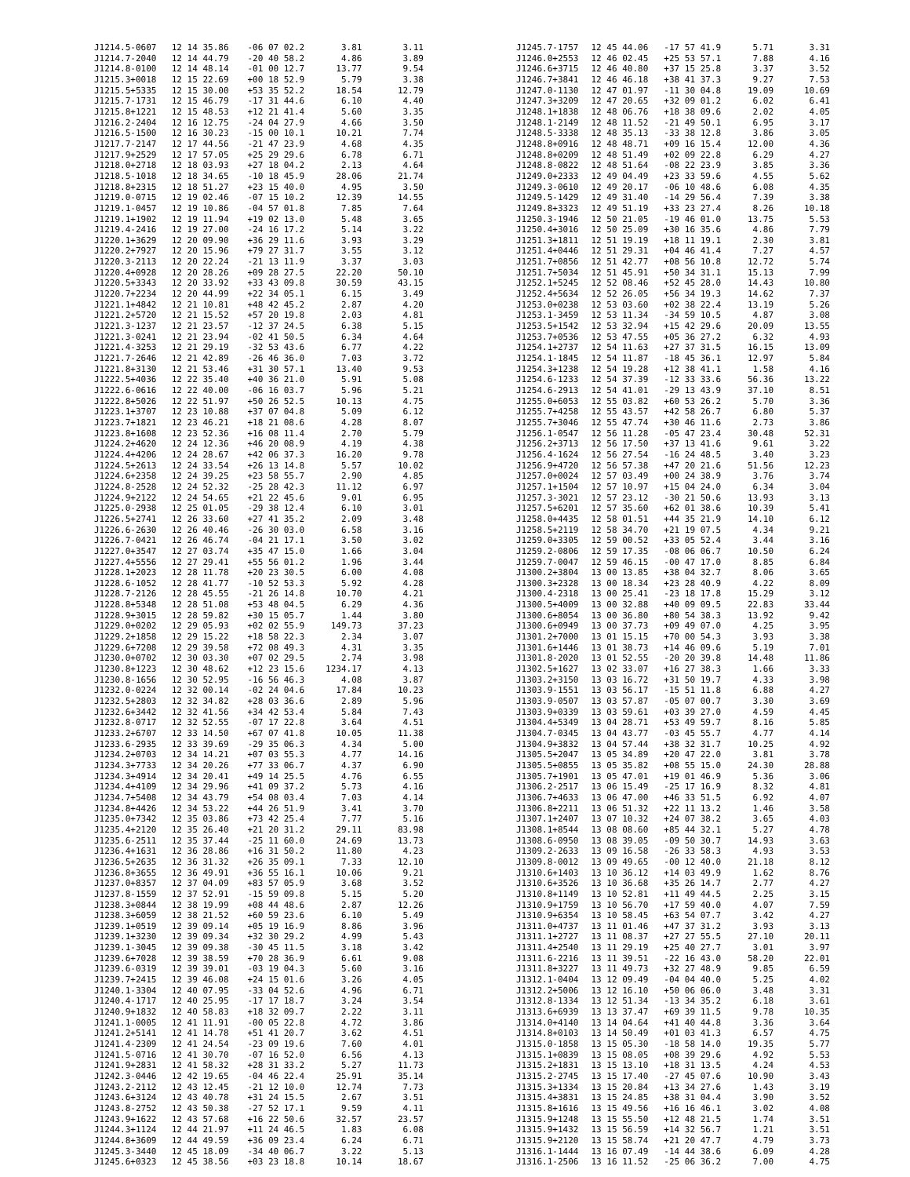| J1214.5-0607 | 12 14 35.86 | -06 07 02.2 | 3.81 | 3.11 |
| J1214.7-2040 | 12 14 44.79 | -20 40 58.2 | 4.86 | 3.89 |
| J1214.8-0100 | 12 14 48.14 | -01 00 12.7 | 13.77 | 9.54 |
| J1215.3+0018 | 12 15 22.69 | +00 18 52.9 | 5.79 | 3.38 |
| J1215.5+5335 | 12 15 30.00 | +53 35 52.2 | 18.54 | 12.79 |
| J1215.7-1731 | 12 15 46.79 | -17 31 44.6 | 6.10 | 4.40 |
| J1215.8+1221 | 12 15 48.53 | +12 21 41.4 | 5.60 | 3.35 |
| J1216.2-2404 | 12 16 12.75 | -24 04 27.9 | 4.66 | 3.50 |
| J1216.5-1500 | 12 16 30.23 | -15 00 10.1 | 10.21 | 7.74 |
| J1217.7-2147 | 12 17 44.56 | -21 47 23.9 | 4.68 | 4.35 |
| J1217.9+2529 | 12 17 57.05 | +25 29 29.6 | 6.78 | 6.71 |
| J1218.0+2718 | 12 18 03.93 | +27 18 04.2 | 2.13 | 4.64 |
| J1218.5-1018 | 12 18 34.65 | -10 18 45.9 | 28.06 | 21.74 |
| J1218.8+2315 | 12 18 51.27 | +23 15 40.0 | 4.95 | 3.50 |
| J1219.0-0715 | 12 19 02.46 | -07 15 10.2 | 12.39 | 14.55 |
| J1219.1-0457 | 12 19 10.86 | -04 57 01.8 | 7.85 | 7.64 |
| J1219.1+1902 | 12 19 11.94 | +19 02 13.0 | 5.48 | 3.65 |
| J1219.4-2416 | 12 19 27.00 | -24 16 17.2 | 5.14 | 3.22 |
| J1220.1+3629 | 12 20 09.90 | +36 29 11.6 | 3.93 | 3.29 |
| J1220.2+7927 | 12 20 15.96 | +79 27 31.7 | 3.55 | 3.12 |
| J1220.3-2113 | 12 20 22.24 | -21 13 11.9 | 3.37 | 3.03 |
| J1220.4+0928 | 12 20 28.26 | +09 28 27.5 | 22.20 | 50.10 |
| J1220.5+3343 | 12 20 33.92 | +33 43 09.8 | 30.59 | 43.15 |
| J1220.7+2234 | 12 20 44.99 | +22 34 05.1 | 6.15 | 3.49 |
| J1221.1+4842 | 12 21 10.81 | +48 42 45.2 | 2.87 | 4.20 |
| J1221.2+5720 | 12 21 15.52 | +57 20 19.8 | 2.03 | 4.81 |
| J1221.3-1237 | 12 21 23.57 | -12 37 24.5 | 6.38 | 5.15 |
| J1221.3-0241 | 12 21 23.94 | -02 41 50.5 | 6.34 | 4.64 |
| J1221.4-3253 | 12 21 29.19 | -32 53 43.6 | 6.77 | 4.22 |
| J1221.7-2646 | 12 21 42.89 | -26 46 36.0 | 7.03 | 3.72 |
| J1221.8+3130 | 12 21 53.46 | +31 30 57.1 | 13.40 | 9.53 |
| J1222.5+4036 | 12 22 35.40 | +40 36 21.0 | 5.91 | 5.08 |
| J1222.6-0616 | 12 22 40.00 | -06 16 03.7 | 5.96 | 5.21 |
| J1222.8+5026 | 12 22 51.97 | +50 26 52.5 | 10.13 | 4.75 |
| J1223.1+3707 | 12 23 10.88 | +37 07 04.8 | 5.09 | 6.12 |
| J1223.7+1821 | 12 23 46.21 | +18 21 08.6 | 4.28 | 8.07 |
| J1223.8+1608 | 12 23 52.36 | +16 08 11.4 | 2.70 | 5.79 |
| J1224.2+4620 | 12 24 12.36 | +46 20 08.9 | 4.19 | 4.38 |
| J1224.4+4206 | 12 24 28.67 | +42 06 37.3 | 16.20 | 9.78 |
| J1224.5+2613 | 12 24 33.54 | +26 13 14.8 | 5.57 | 10.02 |
| J1224.6+2358 | 12 24 39.25 | +23 58 55.7 | 2.90 | 4.85 |
| J1224.8-2528 | 12 24 52.32 | -25 28 42.3 | 11.12 | 6.97 |
| J1224.9+2122 | 12 24 54.65 | +21 22 45.6 | 9.01 | 6.95 |
| J1225.0-2938 | 12 25 01.05 | -29 38 12.4 | 6.10 | 3.01 |
| J1226.5+2741 | 12 26 33.60 | +27 41 35.2 | 2.09 | 3.48 |
| J1226.6-2630 | 12 26 40.46 | -26 30 03.0 | 6.58 | 3.16 |
| J1226.7-0421 | 12 26 46.74 | -04 21 17.1 | 3.50 | 3.02 |
| J1227.0+3547 | 12 27 03.74 | +35 47 15.0 | 1.66 | 3.04 |
| J1227.4+5556 | 12 27 29.41 | +55 56 01.2 | 1.96 | 3.44 |
| J1228.1+2023 | 12 28 11.78 | +20 23 30.5 | 6.00 | 4.08 |
| J1228.6-1052 | 12 28 41.77 | -10 52 53.3 | 5.92 | 4.28 |
| J1228.7-2126 | 12 28 45.55 | -21 26 14.8 | 10.70 | 4.21 |
| J1228.8+5348 | 12 28 51.08 | +53 48 04.5 | 6.29 | 4.36 |
| J1228.9+3015 | 12 28 59.82 | +30 15 05.7 | 1.44 | 3.80 |
| J1229.0+0202 | 12 29 05.93 | +02 02 55.9 | 149.73 | 37.23 |
| J1229.2+1858 | 12 29 15.22 | +18 58 22.3 | 2.34 | 3.07 |
| J1229.6+7208 | 12 29 39.58 | +72 08 49.3 | 4.31 | 3.35 |
| J1230.0+0702 | 12 30 03.30 | +07 02 29.5 | 2.74 | 3.98 |
| J1230.8+1223 | 12 30 48.62 | +12 23 15.6 | 1234.17 | 4.13 |
| J1230.8-1656 | 12 30 52.95 | -16 56 46.3 | 4.08 | 3.87 |
| J1232.0-0224 | 12 32 00.14 | -02 24 04.6 | 17.84 | 10.23 |
| J1232.5+2803 | 12 32 34.82 | +28 03 36.6 | 2.89 | 5.96 |
| J1232.6+3442 | 12 32 41.56 | +34 42 53.4 | 5.84 | 7.43 |
| J1232.8-0717 | 12 32 52.55 | -07 17 22.8 | 3.64 | 4.51 |
| J1233.2+6707 | 12 33 14.50 | +67 07 41.8 | 10.05 | 11.38 |
| J1233.6-2935 | 12 33 39.69 | -29 35 06.3 | 4.34 | 5.00 |
| J1234.2+0703 | 12 34 14.21 | +07 03 55.3 | 4.77 | 14.16 |
| J1234.3+7733 | 12 34 20.26 | +77 33 06.7 | 4.37 | 6.90 |
| J1234.3+4914 | 12 34 20.41 | +49 14 25.5 | 4.76 | 6.55 |
| J1234.4+4109 | 12 34 29.96 | +41 09 37.2 | 5.73 | 4.16 |
| J1234.7+5408 | 12 34 43.79 | +54 08 03.4 | 7.03 | 4.14 |
| J1234.8+4426 | 12 34 53.22 | +44 26 51.9 | 3.41 | 3.70 |
| J1235.0+7342 | 12 35 03.86 | +73 42 25.4 | 7.77 | 5.16 |
| J1235.4+2120 | 12 35 26.40 | +21 20 31.2 | 29.11 | 83.98 |
| J1235.6-2511 | 12 35 37.44 | -25 11 60.0 | 24.69 | 13.73 |
| J1236.4+1631 | 12 36 28.86 | +16 31 50.2 | 11.80 | 4.23 |
| J1236.5+2635 | 12 36 31.32 | +26 35 09.1 | 7.33 | 12.10 |
| J1236.8+3655 | 12 36 49.91 | +36 55 16.1 | 10.06 | 9.21 |
| J1237.0+8357 | 12 37 04.09 | +83 57 05.9 | 3.68 | 3.52 |
| J1237.8-1559 | 12 37 52.91 | -15 59 09.8 | 5.15 | 5.20 |
| J1238.3+0844 | 12 38 19.99 | +08 44 48.6 | 2.87 | 12.26 |
| J1238.3+6059 | 12 38 21.52 | +60 59 23.6 | 6.10 | 5.49 |
| J1239.1+0519 | 12 39 09.14 | +05 19 16.9 | 8.86 | 3.96 |
| J1239.1+3230 | 12 39 09.34 | +32 30 29.2 | 4.99 | 5.43 |
| J1239.1-3045 | 12 39 09.38 | -30 45 11.5 | 3.18 | 3.42 |
| J1239.6+7028 | 12 39 38.59 | +70 28 36.9 | 6.61 | 9.08 |
| J1239.6-0319 | 12 39 39.01 | -03 19 04.3 | 5.60 | 3.16 |
| J1239.7+2415 | 12 39 46.08 | +24 15 01.6 | 3.26 | 4.05 |
| J1240.1-3304 | 12 40 07.95 | -33 04 52.6 | 4.96 | 6.71 |
| J1240.4-1717 | 12 40 25.95 | -17 17 18.7 | 3.24 | 3.54 |
| J1240.9+1832 | 12 40 58.83 | +18 32 09.7 | 2.22 | 3.11 |
| J1241.1-0005 | 12 41 11.91 | -00 05 22.8 | 4.72 | 3.86 |
| J1241.2+5141 | 12 41 14.78 | +51 41 20.7 | 3.62 | 4.51 |
| J1241.4-2309 | 12 41 24.54 | -23 09 19.6 | 7.60 | 4.01 |
| J1241.5-0716 | 12 41 30.70 | -07 16 52.0 | 6.56 | 4.13 |
| J1241.9+2831 | 12 41 58.32 | +28 31 33.2 | 5.27 | 11.73 |
| J1242.3-0446 | 12 42 19.65 | -04 46 22.4 | 25.91 | 35.14 |
| J1243.2-2112 | 12 43 12.45 | -21 12 10.0 | 12.74 | 7.73 |
| J1243.6+3124 | 12 43 40.78 | +31 24 15.5 | 2.67 | 3.51 |
| J1243.8-2752 | 12 43 50.38 | -27 52 17.1 | 9.59 | 4.11 |
| J1243.9+1622 | 12 43 57.68 | +16 22 50.6 | 32.57 | 23.57 |
| J1244.3+1124 | 12 44 21.97 | +11 24 46.5 | 1.83 | 6.08 |
| J1244.8+3609 | 12 44 49.59 | +36 09 23.4 | 6.24 | 6.71 |
| J1245.3-3440 | 12 45 18.09 | -34 40 06.7 | 3.22 | 5.13 |
| J1245.6+0323 | 12 45 38.56 | +03 23 18.8 | 10.14 | 18.67 |
| J1245.7-1757 | 12 45 44.06 | -17 57 41.9 | 5.71 | 3.31 |
| J1246.0+2553 | 12 46 02.45 | +25 53 57.1 | 7.88 | 4.16 |
| J1246.6+3715 | 12 46 40.80 | +37 15 25.8 | 3.37 | 3.52 |
| J1246.7+3841 | 12 46 46.18 | +38 41 37.3 | 9.27 | 7.53 |
| J1247.0-1130 | 12 47 01.97 | -11 30 04.8 | 19.09 | 10.69 |
| J1247.3+3209 | 12 47 20.65 | +32 09 01.2 | 6.02 | 6.41 |
| J1248.1+1838 | 12 48 06.76 | +18 38 09.6 | 2.02 | 4.05 |
| J1248.1-2149 | 12 48 11.52 | -21 49 50.1 | 6.95 | 3.17 |
| J1248.5-3338 | 12 48 35.13 | -33 38 12.8 | 3.86 | 3.05 |
| J1248.8+0916 | 12 48 48.71 | +09 16 15.4 | 12.00 | 4.36 |
| J1248.8+0209 | 12 48 51.49 | +02 09 22.8 | 6.29 | 4.27 |
| J1248.8-0822 | 12 48 51.64 | -08 22 23.9 | 3.85 | 3.36 |
| J1249.0+2333 | 12 49 04.49 | +23 33 59.6 | 4.55 | 5.62 |
| J1249.3-0610 | 12 49 20.17 | -06 10 48.6 | 6.08 | 4.35 |
| J1249.5-1429 | 12 49 31.40 | -14 29 56.4 | 7.39 | 3.38 |
| J1249.8+3323 | 12 49 51.19 | +33 23 27.4 | 8.26 | 10.18 |
| J1250.3-1946 | 12 50 21.05 | -19 46 01.0 | 13.75 | 5.53 |
| J1250.4+3016 | 12 50 25.09 | +30 16 35.6 | 4.86 | 7.79 |
| J1251.3+1811 | 12 51 19.19 | +18 11 19.1 | 2.30 | 3.81 |
| J1251.4+0446 | 12 51 29.31 | +04 46 41.4 | 7.27 | 4.57 |
| J1251.7+0856 | 12 51 42.77 | +08 56 10.8 | 12.72 | 5.74 |
| J1251.7+5034 | 12 51 45.91 | +50 34 31.1 | 15.13 | 7.99 |
| J1252.1+5245 | 12 52 08.46 | +52 45 28.0 | 14.43 | 10.80 |
| J1252.4+5634 | 12 52 26.05 | +56 34 19.3 | 14.62 | 7.37 |
| J1253.0+0238 | 12 53 03.60 | +02 38 22.4 | 13.19 | 5.26 |
| J1253.1-3459 | 12 53 11.34 | -34 59 10.5 | 4.87 | 3.08 |
| J1253.5+1542 | 12 53 32.94 | +15 42 29.6 | 20.09 | 13.55 |
| J1253.7+0536 | 12 53 47.55 | +05 36 27.2 | 6.32 | 4.93 |
| J1254.1+2737 | 12 54 11.63 | +27 37 31.5 | 16.15 | 13.09 |
| J1254.1-1845 | 12 54 11.87 | -18 45 36.1 | 12.97 | 5.84 |
| J1254.3+1238 | 12 54 19.28 | +12 38 41.1 | 1.58 | 4.16 |
| J1254.6-1233 | 12 54 37.39 | -12 33 33.6 | 56.36 | 13.22 |
| J1254.6-2913 | 12 54 41.01 | -29 13 43.9 | 37.10 | 8.51 |
| J1255.0+6053 | 12 55 03.82 | +60 53 26.2 | 5.70 | 3.36 |
| J1255.7+4258 | 12 55 43.57 | +42 58 26.7 | 6.80 | 5.37 |
| J1255.7+3046 | 12 55 47.74 | +30 46 11.6 | 2.73 | 3.86 |
| J1256.1-0547 | 12 56 11.28 | -05 47 23.4 | 30.48 | 52.31 |
| J1256.2+3713 | 12 56 17.50 | +37 13 41.6 | 9.61 | 3.22 |
| J1256.4-1624 | 12 56 27.54 | -16 24 48.5 | 3.40 | 3.23 |
| J1256.9+4720 | 12 56 57.38 | +47 20 21.6 | 51.56 | 12.23 |
| J1257.0+0024 | 12 57 03.49 | +00 24 38.9 | 3.76 | 3.74 |
| J1257.1+1504 | 12 57 10.97 | +15 04 24.0 | 6.34 | 3.04 |
| J1257.3-3021 | 12 57 23.12 | -30 21 50.6 | 13.93 | 3.13 |
| J1257.5+6201 | 12 57 35.60 | +62 01 38.6 | 10.39 | 5.41 |
| J1258.0+4435 | 12 58 01.51 | +44 35 21.9 | 14.10 | 6.12 |
| J1258.5+2119 | 12 58 34.70 | +21 19 07.5 | 4.34 | 9.21 |
| J1259.0+3305 | 12 59 00.52 | +33 05 52.4 | 3.44 | 3.16 |
| J1259.2-0806 | 12 59 17.35 | -08 06 06.7 | 10.50 | 6.24 |
| J1259.7-0047 | 12 59 46.15 | -00 47 17.0 | 8.85 | 6.84 |
| J1300.2+3804 | 13 00 13.85 | +38 04 32.7 | 8.06 | 3.65 |
| J1300.3+2328 | 13 00 18.34 | +23 28 40.9 | 4.22 | 8.09 |
| J1300.4-2318 | 13 00 25.41 | -23 18 17.8 | 15.29 | 3.12 |
| J1300.5+4009 | 13 00 32.88 | +40 09 09.5 | 22.83 | 33.44 |
| J1300.6+8054 | 13 00 36.80 | +80 54 38.3 | 13.92 | 9.42 |
| J1300.6+0949 | 13 00 37.73 | +09 49 07.0 | 4.25 | 3.95 |
| J1301.2+7000 | 13 01 15.15 | +70 00 54.3 | 3.93 | 3.38 |
| J1301.6+1446 | 13 01 38.73 | +14 46 09.6 | 5.19 | 7.01 |
| J1301.8-2020 | 13 01 52.55 | -20 20 39.8 | 14.48 | 11.86 |
| J1302.5+1627 | 13 02 33.07 | +16 27 38.3 | 1.66 | 3.33 |
| J1303.2+3150 | 13 03 16.72 | +31 50 19.7 | 4.33 | 3.98 |
| J1303.9-1551 | 13 03 56.17 | -15 51 11.8 | 6.88 | 4.27 |
| J1303.9-0507 | 13 03 57.87 | -05 07 00.7 | 3.30 | 3.69 |
| J1303.9+0339 | 13 03 59.61 | +03 39 27.0 | 4.59 | 4.45 |
| J1304.4+5349 | 13 04 28.71 | +53 49 59.7 | 8.16 | 5.85 |
| J1304.7-0345 | 13 04 43.77 | -03 45 55.7 | 4.77 | 4.14 |
| J1304.9+3832 | 13 04 57.44 | +38 32 31.7 | 10.25 | 4.92 |
| J1305.5+2047 | 13 05 34.89 | +20 47 22.0 | 3.81 | 3.78 |
| J1305.5+0855 | 13 05 35.82 | +08 55 15.0 | 24.30 | 28.88 |
| J1305.7+1901 | 13 05 47.01 | +19 01 46.9 | 5.36 | 3.06 |
| J1306.2-2517 | 13 06 15.49 | -25 17 16.9 | 8.32 | 4.81 |
| J1306.7+4633 | 13 06 47.00 | +46 33 51.5 | 6.92 | 4.07 |
| J1306.8+2211 | 13 06 51.32 | +22 11 13.2 | 1.46 | 3.58 |
| J1307.1+2407 | 13 07 10.32 | +24 07 38.2 | 3.65 | 4.03 |
| J1308.1+8544 | 13 08 08.60 | +85 44 32.1 | 5.27 | 4.78 |
| J1308.6-0950 | 13 08 39.05 | -09 50 30.7 | 14.93 | 3.63 |
| J1309.2-2633 | 13 09 16.58 | -26 33 58.3 | 4.93 | 3.53 |
| J1309.8-0012 | 13 09 49.65 | -00 12 40.0 | 21.18 | 8.12 |
| J1310.6+1403 | 13 10 36.12 | +14 03 49.9 | 1.62 | 8.76 |
| J1310.6+3526 | 13 10 36.68 | +35 26 14.7 | 2.77 | 4.27 |
| J1310.8+1149 | 13 10 52.81 | +11 49 44.5 | 2.25 | 3.15 |
| J1310.9+1759 | 13 10 56.70 | +17 59 40.0 | 4.07 | 7.59 |
| J1310.9+6354 | 13 10 58.45 | +63 54 07.7 | 3.42 | 4.27 |
| J1311.0+4737 | 13 11 01.46 | +47 37 31.2 | 3.93 | 3.13 |
| J1311.1+2727 | 13 11 08.37 | +27 27 55.5 | 27.10 | 20.11 |
| J1311.4+2540 | 13 11 29.19 | +25 40 27.7 | 3.01 | 3.97 |
| J1311.6-2216 | 13 11 39.51 | -22 16 43.0 | 58.20 | 22.01 |
| J1311.8+3227 | 13 11 49.73 | +32 27 48.9 | 9.85 | 6.59 |
| J1312.1-0404 | 13 12 09.49 | -04 04 40.0 | 5.25 | 4.02 |
| J1312.2+5006 | 13 12 16.10 | +50 06 06.0 | 3.48 | 3.31 |
| J1312.8-1334 | 13 12 51.34 | -13 34 35.2 | 6.18 | 3.61 |
| J1313.6+6939 | 13 13 37.47 | +69 39 11.5 | 9.78 | 10.35 |
| J1314.0+4140 | 13 14 04.64 | +41 40 44.8 | 3.36 | 3.64 |
| J1314.8+0103 | 13 14 50.49 | +01 03 41.3 | 6.57 | 4.75 |
| J1315.0-1858 | 13 15 05.30 | -18 58 14.0 | 19.35 | 5.77 |
| J1315.1+0839 | 13 15 08.05 | +08 39 29.6 | 4.92 | 5.53 |
| J1315.2+1831 | 13 15 13.10 | +18 31 13.5 | 4.24 | 4.53 |
| J1315.2-2745 | 13 15 17.40 | -27 45 07.6 | 10.90 | 3.43 |
| J1315.3+1334 | 13 15 20.84 | +13 34 27.6 | 1.43 | 3.19 |
| J1315.4+3831 | 13 15 24.85 | +38 31 04.4 | 3.90 | 3.52 |
| J1315.8+1616 | 13 15 49.56 | +16 16 46.1 | 3.02 | 4.08 |
| J1315.9+1248 | 13 15 55.50 | +12 48 21.5 | 1.74 | 3.51 |
| J1315.9+1432 | 13 15 56.59 | +14 32 56.7 | 1.21 | 3.51 |
| J1315.9+2120 | 13 15 58.74 | +21 20 47.7 | 4.79 | 3.73 |
| J1316.1-1444 | 13 16 07.49 | -14 44 38.6 | 6.09 | 4.28 |
| J1316.1-2506 | 13 16 11.52 | -25 06 36.2 | 7.00 | 4.75 |